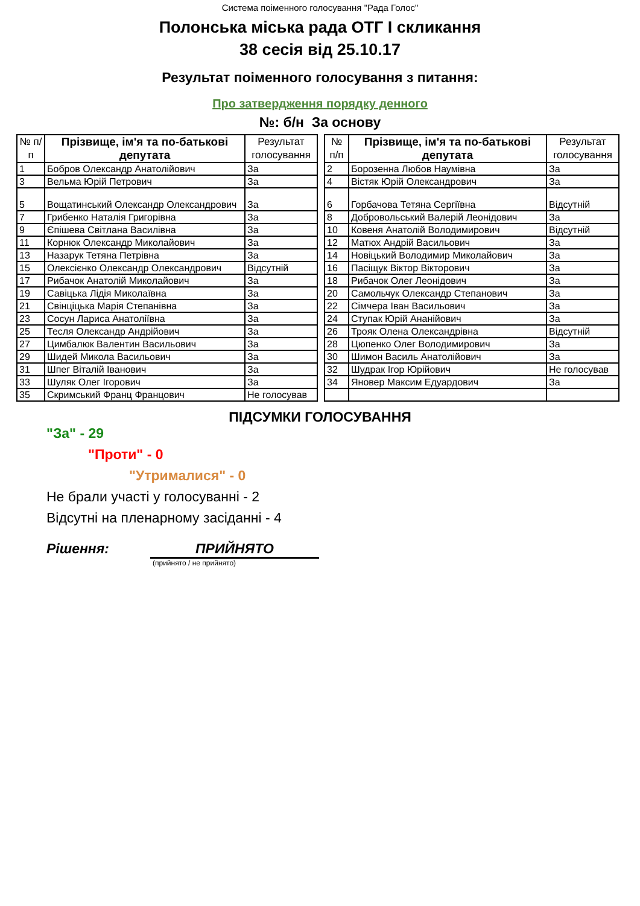Система поіменного голосування "Рада Голос"
Полонська міська рада ОТГ I скликання
38 сесія від 25.10.17
Результат поіменного голосування з питання:
Про затвердження порядку денного
№: б/н За основу
| № п/п | Прізвище, ім'я та по-батькові депутата | Результат голосування |
| --- | --- | --- |
| 1 | Бобров Олександр Анатолійович | За |
| 3 | Вельма Юрій Петрович | За |
| 5 | Вощатинський Олександр Олександрович | За |
| 7 | Грибенко Наталія Григорівна | За |
| 9 | Єпішева Світлана Василівна | За |
| 11 | Корнюк Олександр Миколайович | За |
| 13 | Назарук Тетяна Петрівна | За |
| 15 | Олексієнко Олександр Олександрович | Відсутній |
| 17 | Рибачок Анатолій Миколайович | За |
| 19 | Савіцька Лідія Миколаївна | За |
| 21 | Свінціцька Марія Степанівна | За |
| 23 | Сосун Лариса Анатоліївна | За |
| 25 | Тесля Олександр Андрійович | За |
| 27 | Цимбалюк Валентин Васильович | За |
| 29 | Шидей Микола Васильович | За |
| 31 | Шпег Віталій Іванович | За |
| 33 | Шуляк Олег Ігорович | За |
| 35 | Скримський Франц Францович | Не голосував |
| № п/п | Прізвище, ім'я та по-батькові депутата | Результат голосування |
| --- | --- | --- |
| 2 | Борозенна Любов Наумівна | За |
| 4 | Вістяк Юрій Олександрович | За |
| 6 | Горбачова Тетяна Сергіївна | Відсутній |
| 8 | Добровольський Валерій Леонідович | За |
| 10 | Ковеня Анатолій Володимирович | Відсутній |
| 12 | Матюх Андрій Васильович | За |
| 14 | Новіцький Володимир Миколайович | За |
| 16 | Пасіщук Віктор Вікторович | За |
| 18 | Рибачок Олег Леонідович | За |
| 20 | Самольчук Олександр Степанович | За |
| 22 | Сімчера Іван Васильович | За |
| 24 | Ступак Юрій Ананійович | За |
| 26 | Трояк Олена Олександрівна | Відсутній |
| 28 | Цюпенко Олег Володимирович | За |
| 30 | Шимон Василь Анатолійович | За |
| 32 | Шудрак Ігор Юрійович | Не голосував |
| 34 | Яновер Максим Едуардович | За |
ПІДСУМКИ ГОЛОСУВАННЯ
"За" - 29
"Проти" - 0
"Утрималися" - 0
Не брали участі у голосуванні - 2
Відсутні на пленарному засіданні - 4
Рішення: ПРИЙНЯТО
(прийнято / не прийнято)